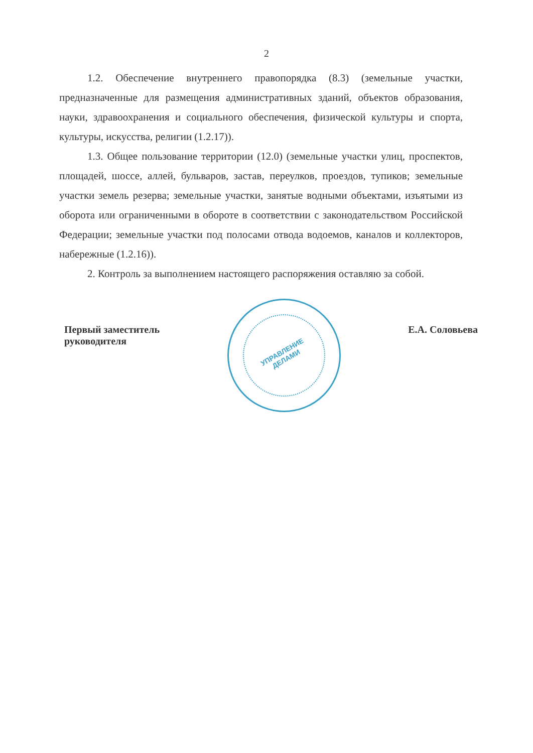2
1.2. Обеспечение внутреннего правопорядка (8.3) (земельные участки, предназначенные для размещения административных зданий, объектов образования, науки, здравоохранения и социального обеспечения, физической культуры и спорта, культуры, искусства, религии (1.2.17)).
1.3. Общее пользование территории (12.0) (земельные участки улиц, проспектов, площадей, шоссе, аллей, бульваров, застав, переулков, проездов, тупиков; земельные участки земель резерва; земельные участки, занятые водными объектами, изъятыми из оборота или ограниченными в обороте в соответствии с законодательством Российской Федерации; земельные участки под полосами отвода водоемов, каналов и коллекторов, набережные (1.2.16)).
2. Контроль за выполнением настоящего распоряжения оставляю за собой.
Первый заместитель
руководителя
УПРАВЛЕНИЕ
ДЕЛАМИ
Е.А. Соловьева